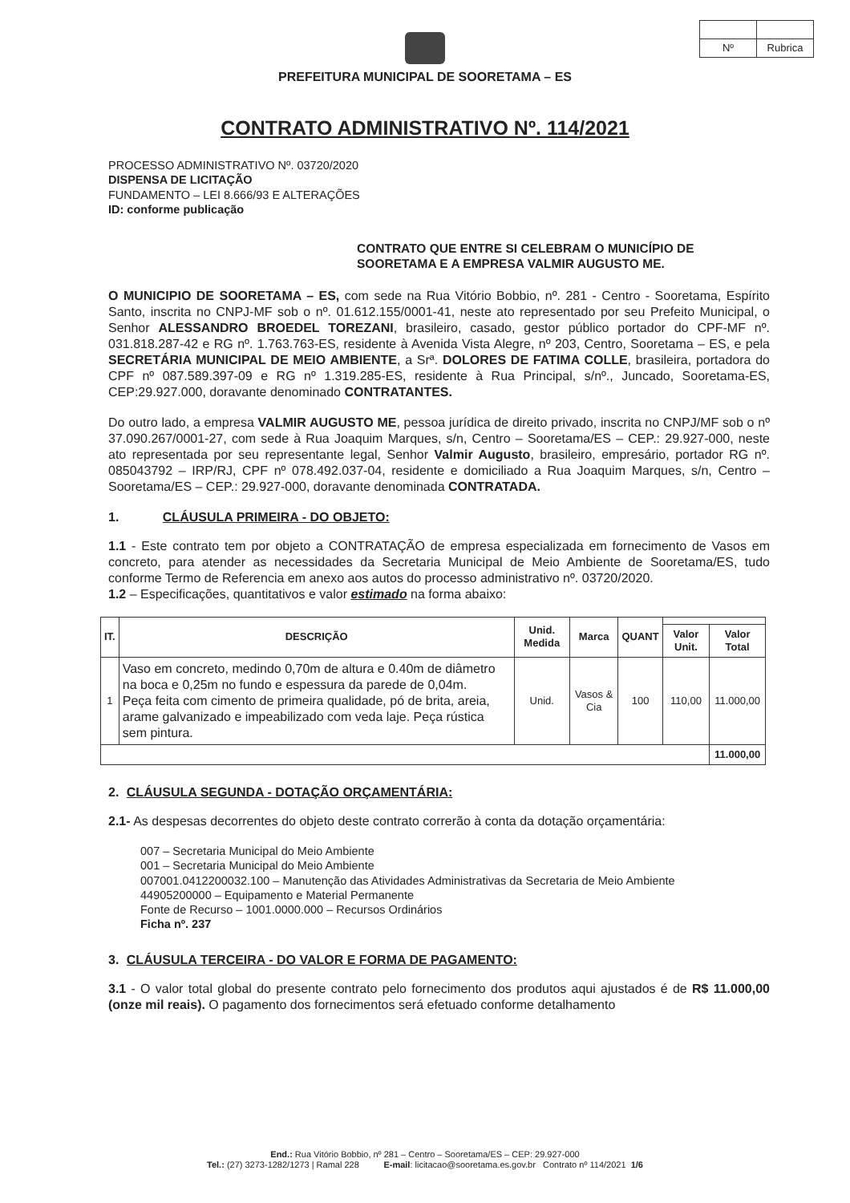| Nº | Rubrica |
PREFEITURA MUNICIPAL DE SOORETAMA – ES
CONTRATO ADMINISTRATIVO Nº. 114/2021
PROCESSO ADMINISTRATIVO Nº. 03720/2020
DISPENSA DE LICITAÇÃO
FUNDAMENTO – LEI 8.666/93 E ALTERAÇÕES
ID: conforme publicação
CONTRATO QUE ENTRE SI CELEBRAM O MUNICÍPIO DE SOORETAMA E A EMPRESA VALMIR AUGUSTO ME.
O MUNICIPIO DE SOORETAMA – ES, com sede na Rua Vitório Bobbio, nº. 281 - Centro - Sooretama, Espírito Santo, inscrita no CNPJ-MF sob o nº. 01.612.155/0001-41, neste ato representado por seu Prefeito Municipal, o Senhor ALESSANDRO BROEDEL TOREZANI, brasileiro, casado, gestor público portador do CPF-MF nº. 031.818.287-42 e RG nº. 1.763.763-ES, residente à Avenida Vista Alegre, nº 203, Centro, Sooretama – ES, e pela SECRETÁRIA MUNICIPAL DE MEIO AMBIENTE, a Srª. DOLORES DE FATIMA COLLE, brasileira, portadora do CPF nº 087.589.397-09 e RG nº 1.319.285-ES, residente à Rua Principal, s/nº., Juncado, Sooretama-ES, CEP:29.927.000, doravante denominado CONTRATANTES.
Do outro lado, a empresa VALMIR AUGUSTO ME, pessoa jurídica de direito privado, inscrita no CNPJ/MF sob o nº 37.090.267/0001-27, com sede à Rua Joaquim Marques, s/n, Centro – Sooretama/ES – CEP.: 29.927-000, neste ato representada por seu representante legal, Senhor Valmir Augusto, brasileiro, empresário, portador RG nº. 085043792 – IRP/RJ, CPF nº 078.492.037-04, residente e domiciliado a Rua Joaquim Marques, s/n, Centro – Sooretama/ES – CEP.: 29.927-000, doravante denominada CONTRATADA.
1. CLÁUSULA PRIMEIRA - DO OBJETO:
1.1 - Este contrato tem por objeto a CONTRATAÇÃO de empresa especializada em fornecimento de Vasos em concreto, para atender as necessidades da Secretaria Municipal de Meio Ambiente de Sooretama/ES, tudo conforme Termo de Referencia em anexo aos autos do processo administrativo nº. 03720/2020.
1.2 – Especificações, quantitativos e valor estimado na forma abaixo:
| IT. | DESCRIÇÃO | Unid. Medida | Marca | QUANT | | |
| --- | --- | --- | --- | --- | --- | --- |
| | | | | | Valor Unit. | Valor Total |
| 1 | Vaso em concreto, medindo 0,70m de altura e 0.40m de diâmetro na boca e 0,25m no fundo e espessura da parede de 0,04m. Peça feita com cimento de primeira qualidade, pó de brita, areia, arame galvanizado e impeabilizado com veda laje. Peça rústica sem pintura. | Unid. | Vasos & Cia | 100 | 110,00 | 11.000,00 |
| | | | | | | 11.000,00 |
2. CLÁUSULA SEGUNDA - DOTAÇÃO ORÇAMENTÁRIA:
2.1- As despesas decorrentes do objeto deste contrato correrão à conta da dotação orçamentária:
007 – Secretaria Municipal do Meio Ambiente
001 – Secretaria Municipal do Meio Ambiente
007001.0412200032.100 – Manutenção das Atividades Administrativas da Secretaria de Meio Ambiente
44905200000 – Equipamento e Material Permanente
Fonte de Recurso – 1001.0000.000 – Recursos Ordinários
Ficha nº. 237
3. CLÁUSULA TERCEIRA - DO VALOR E FORMA DE PAGAMENTO:
3.1 - O valor total global do presente contrato pelo fornecimento dos produtos aqui ajustados é de R$ 11.000,00 (onze mil reais). O pagamento dos fornecimentos será efetuado conforme detalhamento
End.: Rua Vitório Bobbio, nº 281 – Centro – Sooretama/ES – CEP: 29.927-000
Tel.: (27) 3273-1282/1273 | Ramal 228 E-mail: licitacao@sooretama.es.gov.br Contrato nº 114/2021 1/6